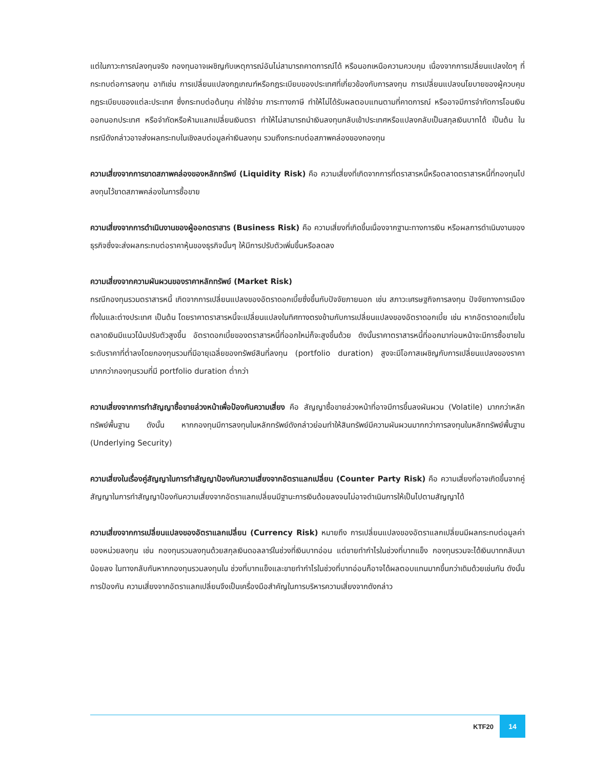แต่ในภาวะการณ์ลงทุนจริง กองทุนอาจเผชิญกับเหตุการณ์อันไม่สามารถคาดการณ์ได้ หรือนอกเหนือความควบคุม เนื่องจากการเปลี่ยนแปลงใดๆ ที่กระทบต่อการลงทุน อาทิเช่น การเปลี่ยนแปลงกฎเกณฑ์หรือกฎระเบียบของประเทศที่เกี่ยวข้องกับการลงทุน การเปลี่ยนแปลงนโยบายของผู้ควบคุมกฎระเบียบของแต่ละประเทศ ซึ่งกระทบต่อต้นทุน ค่าใช้จ่าย ภาระทางภาษี ทำให้ไม่ได้รับผลตอบแทนตามที่คาดการณ์ หรืออาจมีการจำกัดการโอนเงินออกนอกประเทศ หรือจำกัดหรือห้ามแลกเปลี่ยนเงินตรา ทำให้ไม่สามารถนำเงินลงทุนกลับเข้าประเทศหรือแปลงกลับเป็นสกุลเงินบาทได้ เป็นต้น ในกรณีดังกล่าวอาจส่งผลกระทบในเชิงลบต่อมูลค่าเงินลงทุน รวมถึงกระทบต่อสภาพคล่องของกองทุน
ความเสี่ยงจากการขาดสภาพคล่องของหลักทรัพย์ (Liquidity Risk) คือ ความเสี่ยงที่เกิดจากการที่ตราสารหนี้หรือตลาดตราสารหนี้ที่กองทุนไปลงทุนไว้ขาดสภาพคล่องในการซื้อขาย
ความเสี่ยงจากการดำเนินงานของผู้ออกตราสาร (Business Risk) คือ ความเสี่ยงที่เกิดขึ้นเนื่องจากฐานะทางการเงิน หรือผลการดำเนินงานของธุรกิจซึ่งจะส่งผลกระทบต่อราคาหุ้นของธุรกิจนั้นๆ ให้มีการปรับตัวเพิ่มขึ้นหรือลดลง
ความเสี่ยงจากความผันผวนของราคาหลักทรัพย์ (Market Risk)
กรณีกองทุนรวมตราสารหนี้ เกิดจากการเปลี่ยนแปลงของอัตราดอกเบี้ยซึ่งขึ้นกับปัจจัยภายนอก เช่น สภาวะเศรษฐกิจการลงทุน ปัจจัยทางการเมืองทั้งในและต่างประเทศ เป็นต้น โดยราคาตราสารหนี้จะเปลี่ยนแปลงในทิศทางตรงข้ามกับการเปลี่ยนแปลงของอัตราดอกเบี้ย เช่น หากอัตราดอกเบี้ยในตลาดเงินมีแนวโน้มปรับตัวสูงขึ้น อัตราดอกเบี้ยของตราสารหนี้ที่ออกใหม่ก็จะสูงขึ้นด้วย ดังนั้นราคาตราสารหนี้ที่ออกมาก่อนหน้าจะมีการซื้อขายในระดับราคาที่ต่ำลงโดยกองทุนรวมที่มีอายุเฉลี่ยของทรัพย์สินที่ลงทุน (portfolio duration) สูงจะมีโอกาสเผชิญกับการเปลี่ยนแปลงของราคามากกว่ากองทุนรวมที่มี portfolio duration ต่ำกว่า
ความเสี่ยงจากการทำสัญญาซื้อขายล่วงหน้าเพื่อป้องกันความเสี่ยง คือ สัญญาซื้อขายล่วงหน้าที่อาจมีการขึ้นลงผันผวน (Volatile) มากกว่าหลักทรัพย์พื้นฐาน ดังนั้น หากกองทุนมีการลงทุนในหลักทรัพย์ดังกล่าวย่อมทำให้สินทรัพย์มีความผันผวนมากกว่าการลงทุนในหลักทรัพย์พื้นฐาน (Underlying Security)
ความเสี่ยงในเรื่องคู่สัญญาในการทำสัญญาป้องกันความเสี่ยงจากอัตราแลกเปลี่ยน (Counter Party Risk) คือ ความเสี่ยงที่อาจเกิดขึ้นจากคู่สัญญาในการทำสัญญาป้องกันความเสี่ยงจากอัตราแลกเปลี่ยนมีฐานะการเงินด้อยลงจนไม่อาจดำเนินการให้เป็นไปตามสัญญาได้
ความเสี่ยงจากการเปลี่ยนแปลงของอัตราแลกเปลี่ยน (Currency Risk) หมายถึง การเปลี่ยนแปลงของอัตราแลกเปลี่ยนมีผลกระทบต่อมูลค่าของหน่วยลงทุน เช่น กองทุนรวมลงทุนด้วยสกุลเงินดอลลาร์ในช่วงที่เงินบาทอ่อน แต่ขายทำกำไรในช่วงที่บาทแข็ง กองทุนรวมจะได้เงินบาทกลับมาน้อยลง ในทางกลับกันหากกองทุนรวมลงทุนใน ช่วงที่บาทแข็งและขายทำกำไรในช่วงที่บาทอ่อนก็อาจได้ผลตอบแทนมากขึ้นกว่าเดิมด้วยเช่นกัน ดังนั้น การป้องกัน ความเสี่ยงจากอัตราแลกเปลี่ยนจึงเป็นเครื่องมือสำคัญในการบริหารความเสี่ยงจากดังกล่าว
KTF20 14